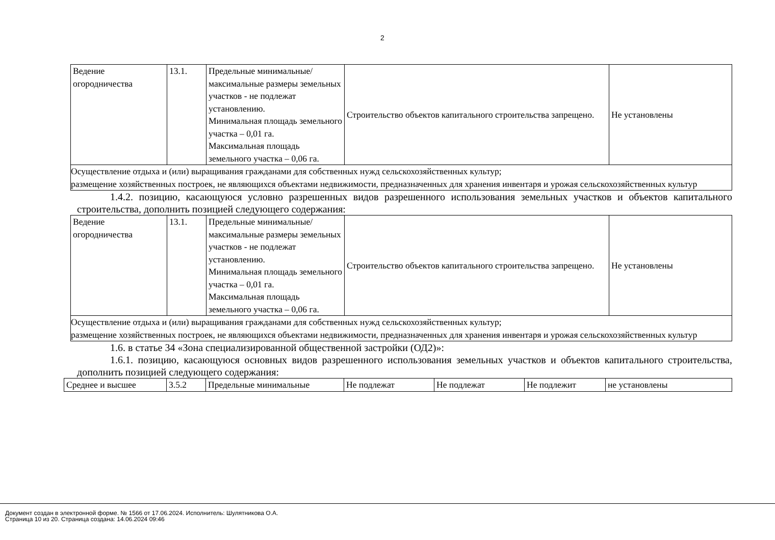2
| Ведение огородничества | 13.1. | Предельные минимальные/максимальные размеры земельных участков - не подлежат установлению. Минимальная площадь земельного участка – 0,01 га. Максимальная площадь земельного участка – 0,06 га. | Строительство объектов капитального строительства запрещено. | Не установлены |
| Осуществление отдыха и (или) выращивания гражданами для собственных нужд сельскохозяйственных культур; размещение хозяйственных построек, не являющихся объектами недвижимости, предназначенных для хранения инвентаря и урожая сельскохозяйственных культур | | | | |
1.4.2. позицию, касающуюся условно разрешенных видов разрешенного использования земельных участков и объектов капитального строительства, дополнить позицией следующего содержания:
| Ведение огородничества | 13.1. | Предельные минимальные/максимальные размеры земельных участков - не подлежат установлению. Минимальная площадь земельного участка – 0,01 га. Максимальная площадь земельного участка – 0,06 га. | Строительство объектов капитального строительства запрещено. | Не установлены |
| Осуществление отдыха и (или) выращивания гражданами для собственных нужд сельскохозяйственных культур; размещение хозяйственных построек, не являющихся объектами недвижимости, предназначенных для хранения инвентаря и урожая сельскохозяйственных культур | | | | |
1.6. в статье 34 «Зона специализированной общественной застройки (ОД2)»:
1.6.1. позицию, касающуюся основных видов разрешенного использования земельных участков и объектов капитального строительства, дополнить позицией следующего содержания:
| Среднее и высшее | 3.5.2 | Предельные минимальные | Не подлежат | Не подлежат | Не подлежит | не установлены |
Документ создан в электронной форме. № 1566 от 17.06.2024. Исполнитель: Шулятникова О.А.
Страница 10 из 20. Страница создана: 14.06.2024 09:46